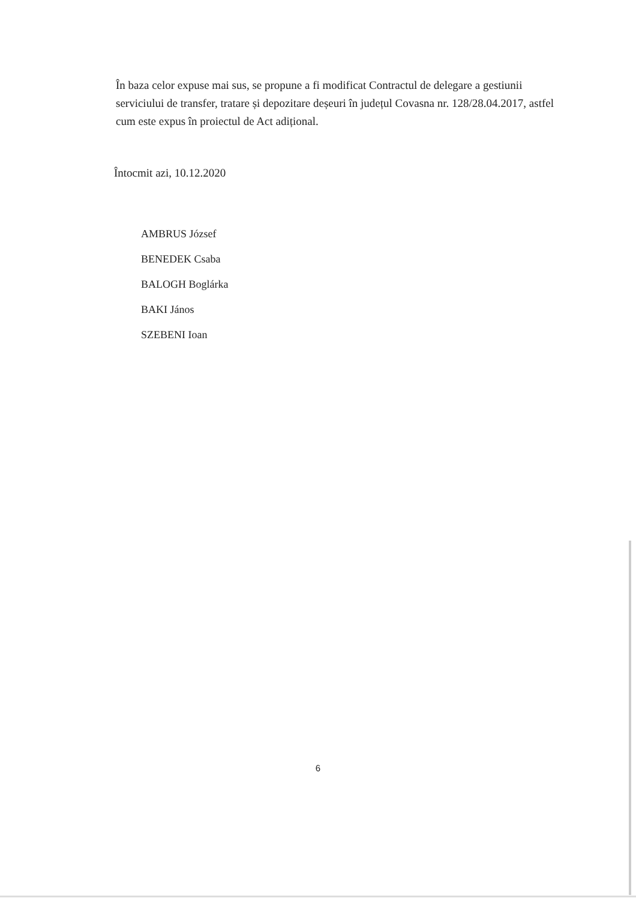În baza celor expuse mai sus, se propune a fi modificat Contractul de delegare a gestiunii serviciului de transfer, tratare și depozitare deșeuri în județul Covasna nr. 128/28.04.2017, astfel cum este expus în proiectul de Act adițional.
Întocmit azi, 10.12.2020
AMBRUS József
BENEDEK Csaba
BALOGH Boglárka
BAKI János
SZEBENI Ioan
6